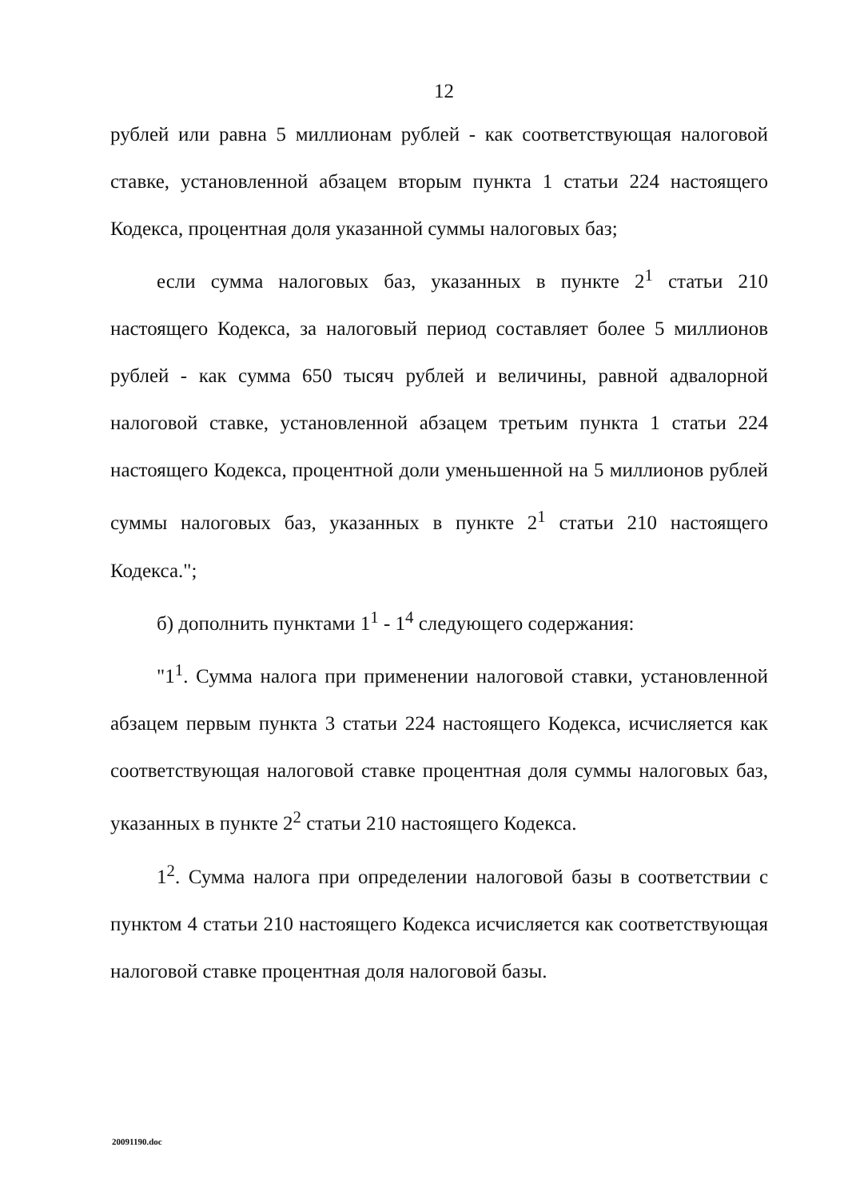12
рублей или равна 5 миллионам рублей - как соответствующая налоговой ставке, установленной абзацем вторым пункта 1 статьи 224 настоящего Кодекса, процентная доля указанной суммы налоговых баз;
если сумма налоговых баз, указанных в пункте 2<sup>1</sup> статьи 210 настоящего Кодекса, за налоговый период составляет более 5 миллионов рублей - как сумма 650 тысяч рублей и величины, равной адвалорной налоговой ставке, установленной абзацем третьим пункта 1 статьи 224 настоящего Кодекса, процентной доли уменьшенной на 5 миллионов рублей суммы налоговых баз, указанных в пункте 2<sup>1</sup> статьи 210 настоящего Кодекса.";
б) дополнить пунктами 1<sup>1</sup> - 1<sup>4</sup> следующего содержания:
"1<sup>1</sup>. Сумма налога при применении налоговой ставки, установленной абзацем первым пункта 3 статьи 224 настоящего Кодекса, исчисляется как соответствующая налоговой ставке процентная доля суммы налоговых баз, указанных в пункте 2<sup>2</sup> статьи 210 настоящего Кодекса.
1<sup>2</sup>. Сумма налога при определении налоговой базы в соответствии с пунктом 4 статьи 210 настоящего Кодекса исчисляется как соответствующая налоговой ставке процентная доля налоговой базы.
20091190.doc